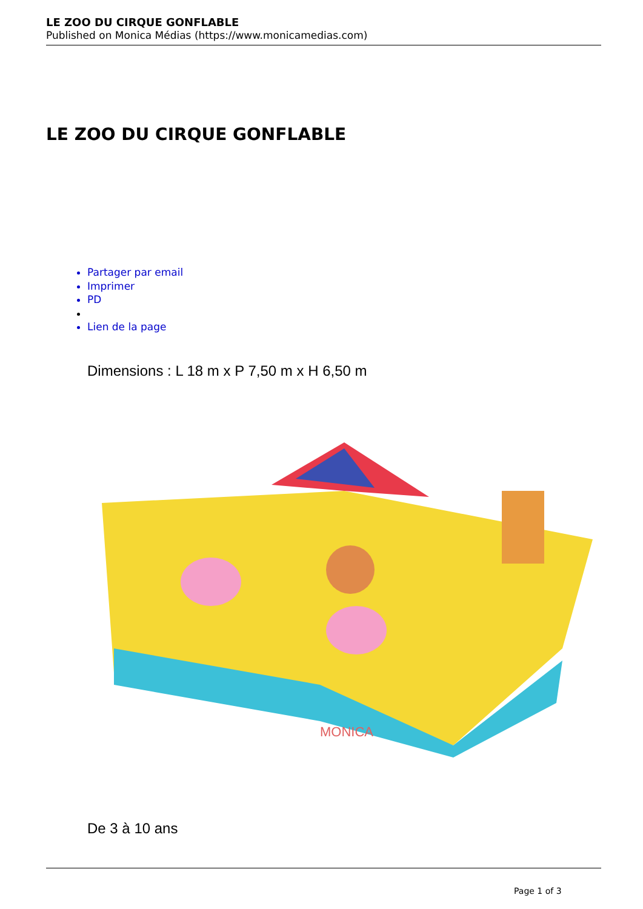LE ZOO DU CIRQUE GONFLABLE
Published on Monica Médias (https://www.monicamedias.com)
LE ZOO DU CIRQUE GONFLABLE
Partager par email
Imprimer
PD
Lien de la page
Dimensions : L 18 m x P 7,50 m x H 6,50 m
MONICA
De 3 à 10 ans
Page 1 of 3